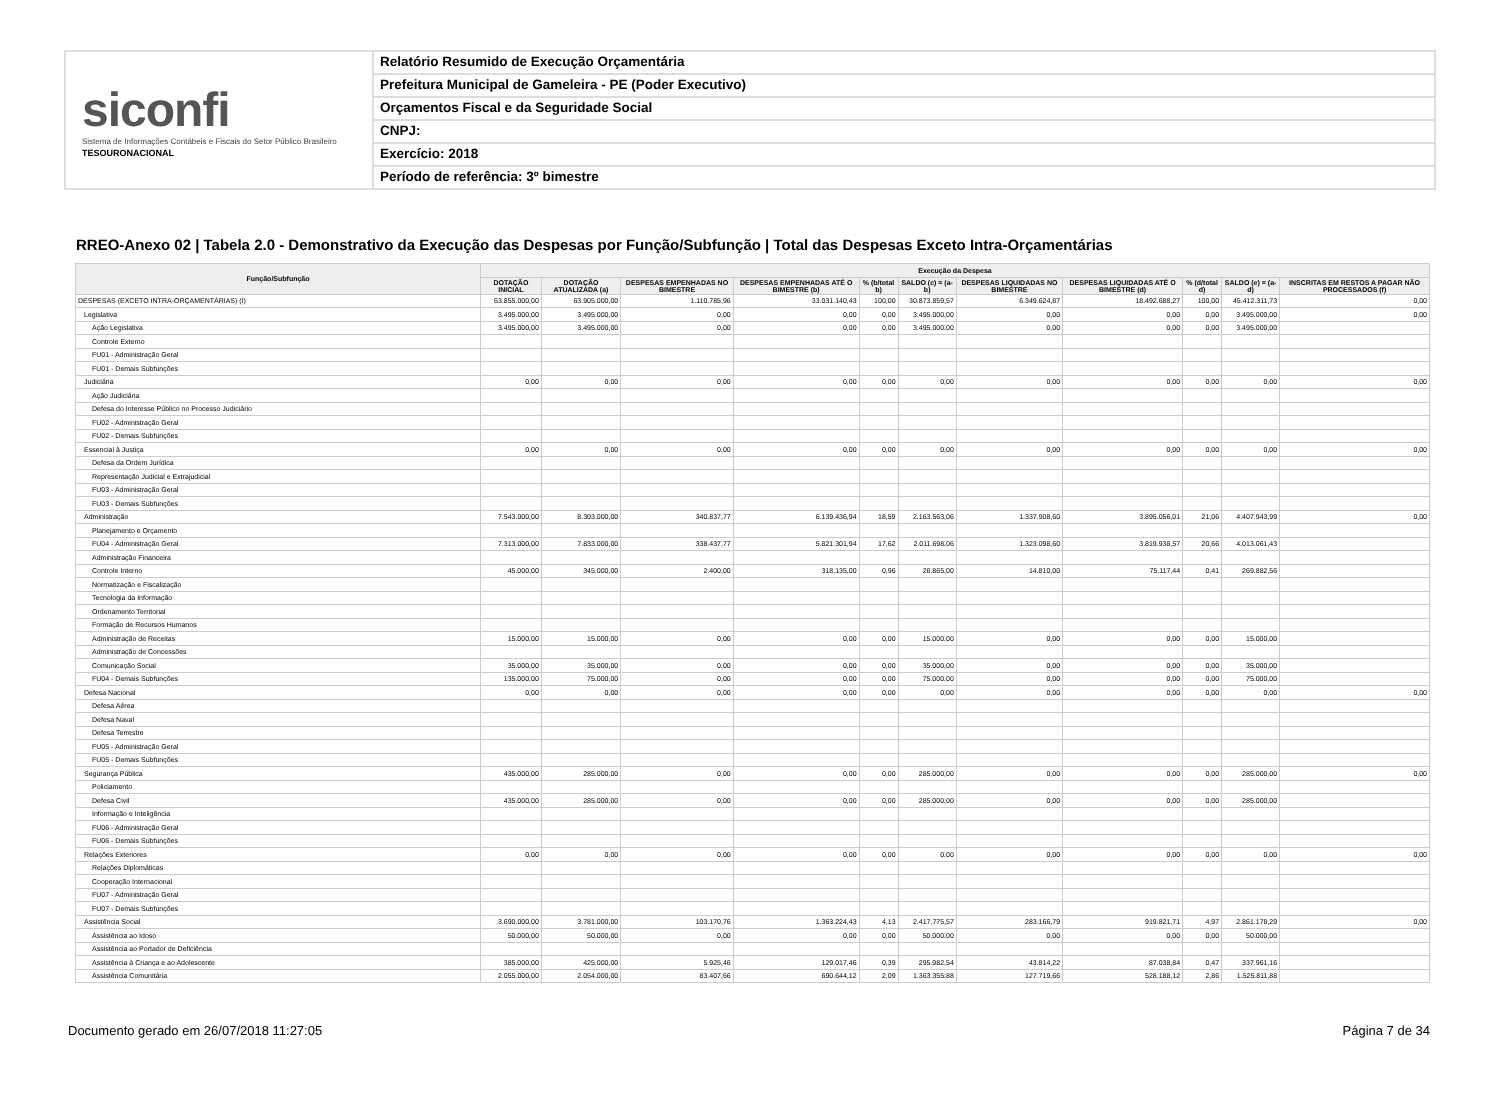siconfi
Sistema de Informações Contábeis e Fiscais do Setor Público Brasileiro
TESOURONACIONAL
Relatório Resumido de Execução Orçamentária
Prefeitura Municipal de Gameleira - PE (Poder Executivo)
Orçamentos Fiscal e da Seguridade Social
CNPJ:
Exercício: 2018
Período de referência: 3º bimestre
RREO-Anexo 02 | Tabela 2.0 - Demonstrativo da Execução das Despesas por Função/Subfunção | Total das Despesas Exceto Intra-Orçamentárias
| Função/Subfunção | Execução da Despesa | | | | | | | | | | |
| --- | --- | --- | --- | --- | --- | --- | --- | --- | --- | --- | --- |
| | DOTAÇÃO INICIAL | DOTAÇÃO ATUALIZADA (a) | DESPESAS EMPENHADAS NO BIMESTRE | DESPESAS EMPENHADAS ATÉ O BIMESTRE (b) | % (b/total b) | SALDO (c) = (a-b) | DESPESAS LIQUIDADAS NO BIMESTRE | DESPESAS LIQUIDADAS ATÉ O BIMESTRE (d) | % (d/total d) | SALDO (e) = (a-d) | INSCRITAS EM RESTOS A PAGAR NÃO PROCESSADOS (f) |
| DESPESAS (EXCETO INTRA-ORÇAMENTÁRIAS) (I) | 63.855.000,00 | 63.905.000,00 | 1.110.785,96 | 33.031.140,43 | 100,00 | 30.873.859,57 | 6.349.624,87 | 18.492.688,27 | 100,00 | 45.412.311,73 | 0,00 |
| Legislativa | 3.495.000,00 | 3.495.000,00 | 0,00 | 0,00 | 0,00 | 3.495.000,00 | 0,00 | 0,00 | 0,00 | 3.495.000,00 | 0,00 |
| Ação Legislativa | 3.495.000,00 | 3.495.000,00 | 0,00 | 0,00 | 0,00 | 3.495.000,00 | 0,00 | 0,00 | 0,00 | 3.495.000,00 | |
| Controle Externo | | | | | | | | | | | |
| FU01 - Administração Geral | | | | | | | | | | | |
| FU01 - Demais Subfunções | | | | | | | | | | | |
| Judiciária | 0,00 | 0,00 | 0,00 | 0,00 | 0,00 | 0,00 | 0,00 | 0,00 | 0,00 | 0,00 | 0,00 |
| Ação Judiciária | | | | | | | | | | | |
| Defesa do Interesse Público no Processo Judiciário | | | | | | | | | | | |
| FU02 - Administração Geral | | | | | | | | | | | |
| FU02 - Demais Subfunções | | | | | | | | | | | |
| Essencial à Justiça | 0,00 | 0,00 | 0,00 | 0,00 | 0,00 | 0,00 | 0,00 | 0,00 | 0,00 | 0,00 | 0,00 |
| Defesa da Ordem Jurídica | | | | | | | | | | | |
| Representação Judicial e Extrajudicial | | | | | | | | | | | |
| FU03 - Administração Geral | | | | | | | | | | | |
| FU03 - Demais Subfunções | | | | | | | | | | | |
| Administração | 7.543.000,00 | 8.303.000,00 | 340.837,77 | 6.139.436,94 | 18,59 | 2.163.563,06 | 1.337.908,60 | 3.895.056,01 | 21,06 | 4.407.943,99 | 0,00 |
| Planejamento e Orçamento | | | | | | | | | | | |
| FU04 - Administração Geral | 7.313.000,00 | 7.833.000,00 | 338.437,77 | 5.821.301,94 | 17,62 | 2.011.698,06 | 1.323.098,60 | 3.819.938,57 | 20,66 | 4.013.061,43 | |
| Administração Financeira | | | | | | | | | | | |
| Controle Interno | 45.000,00 | 345.000,00 | 2.400,00 | 318.135,00 | 0,96 | 26.865,00 | 14.810,00 | 75.117,44 | 0,41 | 269.882,56 | |
| Normatização e Fiscalização | | | | | | | | | | | |
| Tecnologia da Informação | | | | | | | | | | | |
| Ordenamento Territorial | | | | | | | | | | | |
| Formação de Recursos Humanos | | | | | | | | | | | |
| Administração de Receitas | 15.000,00 | 15.000,00 | 0,00 | 0,00 | 0,00 | 15.000,00 | 0,00 | 0,00 | 0,00 | 15.000,00 | |
| Administração de Concessões | | | | | | | | | | | |
| Comunicação Social | 35.000,00 | 35.000,00 | 0,00 | 0,00 | 0,00 | 35.000,00 | 0,00 | 0,00 | 0,00 | 35.000,00 | |
| FU04 - Demais Subfunções | 135.000,00 | 75.000,00 | 0,00 | 0,00 | 0,00 | 75.000,00 | 0,00 | 0,00 | 0,00 | 75.000,00 | |
| Defesa Nacional | 0,00 | 0,00 | 0,00 | 0,00 | 0,00 | 0,00 | 0,00 | 0,00 | 0,00 | 0,00 | 0,00 |
| Defesa Aérea | | | | | | | | | | | |
| Defesa Naval | | | | | | | | | | | |
| Defesa Terrestre | | | | | | | | | | | |
| FU05 - Administração Geral | | | | | | | | | | | |
| FU05 - Demais Subfunções | | | | | | | | | | | |
| Segurança Pública | 435.000,00 | 285.000,00 | 0,00 | 0,00 | 0,00 | 285.000,00 | 0,00 | 0,00 | 0,00 | 285.000,00 | 0,00 |
| Policiamento | | | | | | | | | | | |
| Defesa Civil | 435.000,00 | 285.000,00 | 0,00 | 0,00 | 0,00 | 285.000,00 | 0,00 | 0,00 | 0,00 | 285.000,00 | |
| Informação e Inteligência | | | | | | | | | | | |
| FU06 - Administração Geral | | | | | | | | | | | |
| FU06 - Demais Subfunções | | | | | | | | | | | |
| Relações Exteriores | 0,00 | 0,00 | 0,00 | 0,00 | 0,00 | 0,00 | 0,00 | 0,00 | 0,00 | 0,00 | 0,00 |
| Relações Diplomáticas | | | | | | | | | | | |
| Cooperação Internacional | | | | | | | | | | | |
| FU07 - Administração Geral | | | | | | | | | | | |
| FU07 - Demais Subfunções | | | | | | | | | | | |
| Assistência Social | 3.690.000,00 | 3.781.000,00 | 103.170,76 | 1.363.224,43 | 4,13 | 2.417.775,57 | 283.166,79 | 919.821,71 | 4,97 | 2.861.178,29 | 0,00 |
| Assistência ao Idoso | 50.000,00 | 50.000,00 | 0,00 | 0,00 | 0,00 | 50.000,00 | 0,00 | 0,00 | 0,00 | 50.000,00 | |
| Assistência ao Portador de Deficiência | | | | | | | | | | | |
| Assistência à Criança e ao Adolescente | 385.000,00 | 425.000,00 | 5.925,46 | 129.017,46 | 0,39 | 295.982,54 | 43.814,22 | 87.038,84 | 0,47 | 337.961,16 | |
| Assistência Comunitária | 2.055.000,00 | 2.054.000,00 | 83.407,66 | 690.644,12 | 2,09 | 1.363.355,88 | 127.719,66 | 528.188,12 | 2,86 | 1.525.811,88 | |
Documento gerado em 26/07/2018 11:27:05 Página 7 de 34